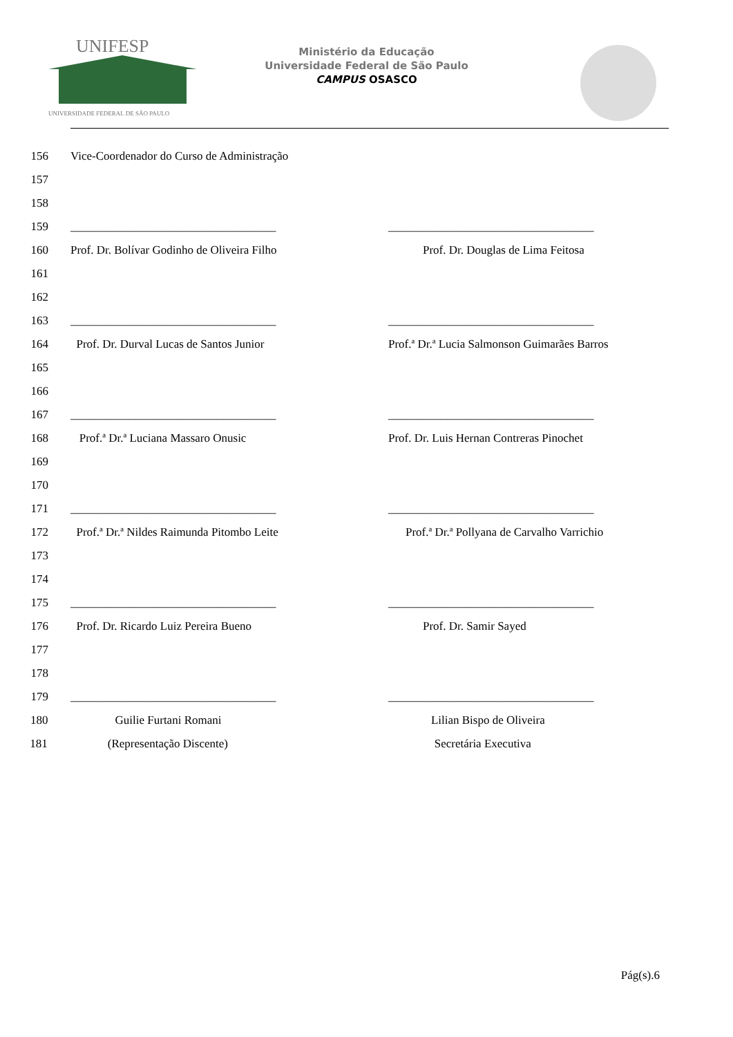UNIFESP
UNIVERSIDADE FEDERAL DE SÃO PAULO
Ministério da Educação
Universidade Federal de São Paulo
CAMPUS OSASCO
156 Vice-Coordenador do Curso de Administração
157
158
159 ___________________________________ ___________________________________
160 Prof. Dr. Bolívar Godinho de Oliveira Filho Prof. Dr. Douglas de Lima Feitosa
161
162
163 ___________________________________ ___________________________________
164 Prof. Dr. Durval Lucas de Santos Junior Prof.ª Dr.ª Lucia Salmonson Guimarães Barros
165
166
167 ___________________________________ ___________________________________
168 Prof.ª Dr.ª Luciana Massaro Onusic Prof. Dr. Luis Hernan Contreras Pinochet
169
170
171 ___________________________________ ___________________________________
172 Prof.ª Dr.ª Nildes Raimunda Pitombo Leite Prof.ª Dr.ª Pollyana de Carvalho Varrichio
173
174
175 ___________________________________ ___________________________________
176 Prof. Dr. Ricardo Luiz Pereira Bueno Prof. Dr. Samir Sayed
177
178
179 ___________________________________ ___________________________________
180 Guilie Furtani Romani Lilian Bispo de Oliveira
181 (Representação Discente) Secretária Executiva
Pág(s).6